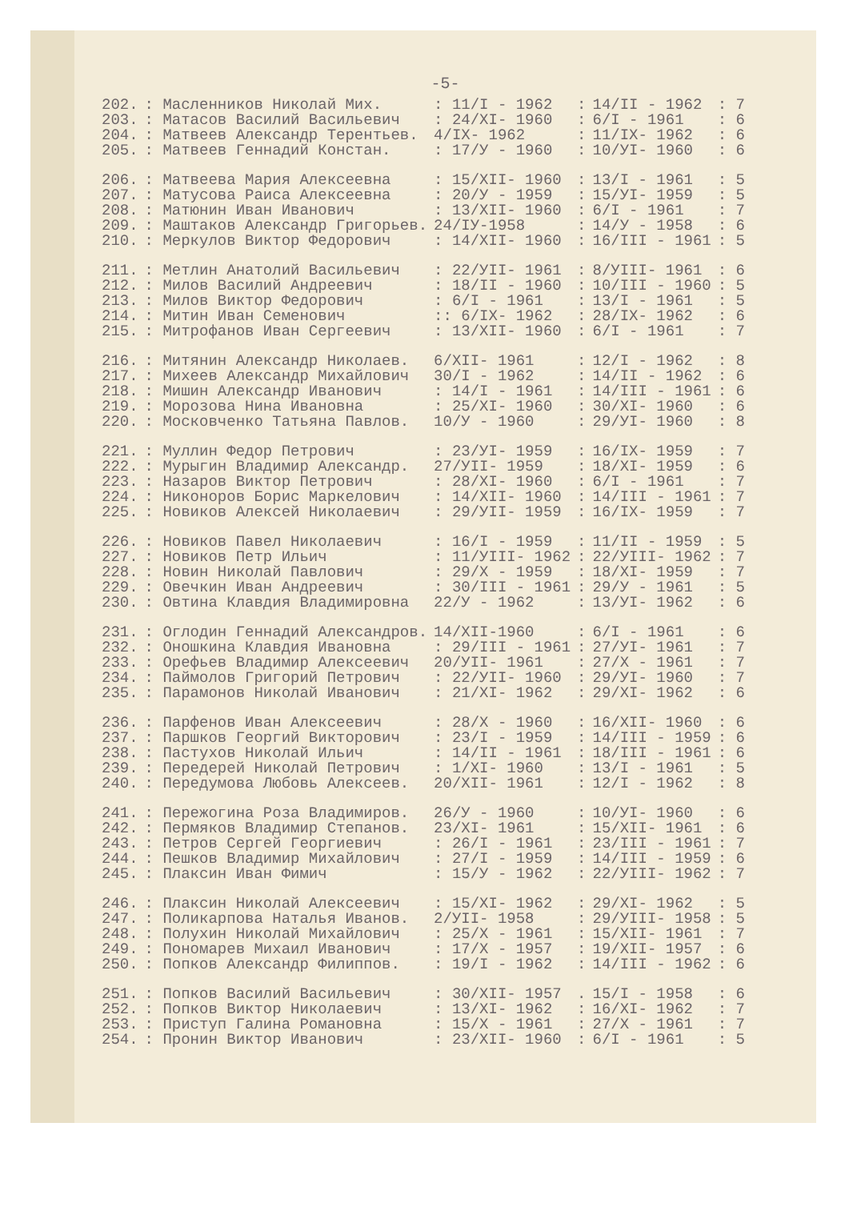-5-
| 202. | : Масленников Николай Мих. | : 11/I - 1962 | : | 14/II - 1962 | : 7 |
| 203. | : Матасов Василий Васильевич | : 24/XI- 1960 | : | 6/I - 1961 | : 6 |
| 204. | : Матвеев Александр Терентьев. | 4/IX- 1962 | : | 11/IX- 1962 | : 6 |
| 205. | : Матвеев Геннадий Констан. | : 17/У - 1960 | : | 10/УI- 1960 | : 6 |
| 206. | : Матвеева Мария Алексеевна | : 15/XII- 1960 | : | 13/I - 1961 | : 5 |
| 207. | : Матусова Раиса Алексеевна | : 20/У - 1959 | : | 15/УI- 1959 | : 5 |
| 208. | : Матюнин Иван Иванович | : 13/XII- 1960 | : | 6/I - 1961 | : 7 |
| 209. | : Маштаков Александр Григорьев. | 24/IУ-1958 | : | 14/У - 1958 | : 6 |
| 210. | : Меркулов Виктор Федорович | : 14/XII- 1960 | : | 16/III - 1961 | : 5 |
| 211. | : Метлин Анатолий Васильевич | : 22/УII- 1961 | : | 8/УIII- 1961 | : 6 |
| 212. | : Милов Василий Андреевич | : 18/II - 1960 | : | 10/III - 1960 | : 5 |
| 213. | : Милов Виктор Федорович | : 6/I - 1961 | : | 13/I - 1961 | : 5 |
| 214. | : Митин Иван Семенович | :: 6/IX- 1962 | : | 28/IX- 1962 | : 6 |
| 215. | : Митрофанов Иван Сергеевич | : 13/XII- 1960 | : | 6/I - 1961 | : 7 |
| 216. | : Митянин Александр Николаев. | 6/XII- 1961 | : | 12/I - 1962 | : 8 |
| 217. | : Михеев Александр Михайлович | 30/I - 1962 | : | 14/II - 1962 | : 6 |
| 218. | : Мишин Александр Иванович | : 14/I - 1961 | : | 14/III - 1961 | : 6 |
| 219. | : Морозова Нина Ивановна | : 25/XI- 1960 | : | 30/XI- 1960 | : 6 |
| 220. | : Московченко Татьяна Павлов. | 10/У - 1960 | : | 29/УI- 1960 | : 8 |
| 221. | : Муллин Федор Петрович | : 23/УI- 1959 | : | 16/IX- 1959 | : 7 |
| 222. | : Мурыгин Владимир Александр. | 27/УII- 1959 | : | 18/XI- 1959 | : 6 |
| 223. | : Назаров Виктор Петрович | : 28/XI- 1960 | : | 6/I - 1961 | : 7 |
| 224. | : Никоноров Борис Маркелович | : 14/XII- 1960 | : | 14/III - 1961 | : 7 |
| 225. | : Новиков Алексей Николаевич | : 29/УII- 1959 | : | 16/IX- 1959 | : 7 |
| 226. | : Новиков Павел Николаевич | : 16/I - 1959 | : | 11/II - 1959 | : 5 |
| 227. | : Новиков Петр Ильич | : 11/УIII- 1962 | : | 22/УIII- 1962 | : 7 |
| 228. | : Новин Николай Павлович | : 29/X - 1959 | : | 18/XI- 1959 | : 7 |
| 229. | : Овечкин Иван Андреевич | : 30/III - 1961 | : | 29/У - 1961 | : 5 |
| 230. | : Овтина Клавдия Владимировна | 22/У - 1962 | : | 13/УI- 1962 | : 6 |
| 231. | : Оглодин Геннадий Александров. | 14/XII-1960 | : | 6/I - 1961 | : 6 |
| 232. | : Оношкина Клавдия Ивановна | : 29/III - 1961 | : | 27/УI- 1961 | : 7 |
| 233. | : Орефьев Владимир Алексеевич | 20/УII- 1961 | : | 27/X - 1961 | : 7 |
| 234. | : Паймолов Григорий Петрович | : 22/УII- 1960 | : | 29/УI- 1960 | : 7 |
| 235. | : Парамонов Николай Иванович | : 21/XI- 1962 | : | 29/XI- 1962 | : 6 |
| 236. | : Парфенов Иван Алексеевич | : 28/X - 1960 | : | 16/XII- 1960 | : 6 |
| 237. | : Паршков Георгий Викторович | : 23/I - 1959 | : | 14/III - 1959 | : 6 |
| 238. | : Пастухов Николай Ильич | : 14/II - 1961 | : | 18/III - 1961 | : 6 |
| 239. | : Передерей Николай Петрович | : 1/XI- 1960 | : | 13/I - 1961 | : 5 |
| 240. | : Передумова Любовь Алексеев. | 20/XII- 1961 | : | 12/I - 1962 | : 8 |
| 241. | : Пережогина Роза Владимиров. | 26/У - 1960 | : | 10/УI- 1960 | : 6 |
| 242. | : Пермяков Владимир Степанов. | 23/XI- 1961 | : | 15/XII- 1961 | : 6 |
| 243. | : Петров Сергей Георгиевич | : 26/I - 1961 | : | 23/III - 1961 | : 7 |
| 244. | : Пешков Владимир Михайлович | : 27/I - 1959 | : | 14/III - 1959 | : 6 |
| 245. | : Плаксин Иван Фимич | : 15/У - 1962 | : | 22/УIII- 1962 | : 7 |
| 246. | : Плаксин Николай Алексеевич | : 15/XI- 1962 | : | 29/XI- 1962 | : 5 |
| 247. | : Поликарпова Наталья Иванов. | 2/УII- 1958 | : | 29/УIII- 1958 | : 5 |
| 248. | : Полухин Николай Михайлович | : 25/X - 1961 | : | 15/XII- 1961 | : 7 |
| 249. | : Пономарев Михаил Иванович | : 17/X - 1957 | : | 19/XII- 1957 | : 6 |
| 250. | : Попков Александр Филиппов. | : 19/I - 1962 | : | 14/III - 1962 | : 6 |
| 251. | : Попков Василий Васильевич | : 30/XII- 1957 | . | 15/I - 1958 | : 6 |
| 252. | : Попков Виктор Николаевич | : 13/XI- 1962 | : | 16/XI- 1962 | : 7 |
| 253. | : Приступ Галина Романовна | : 15/X - 1961 | : | 27/X - 1961 | : 7 |
| 254. | : Пронин Виктор Иванович | : 23/XII- 1960 | : | 6/I - 1961 | : 5 |